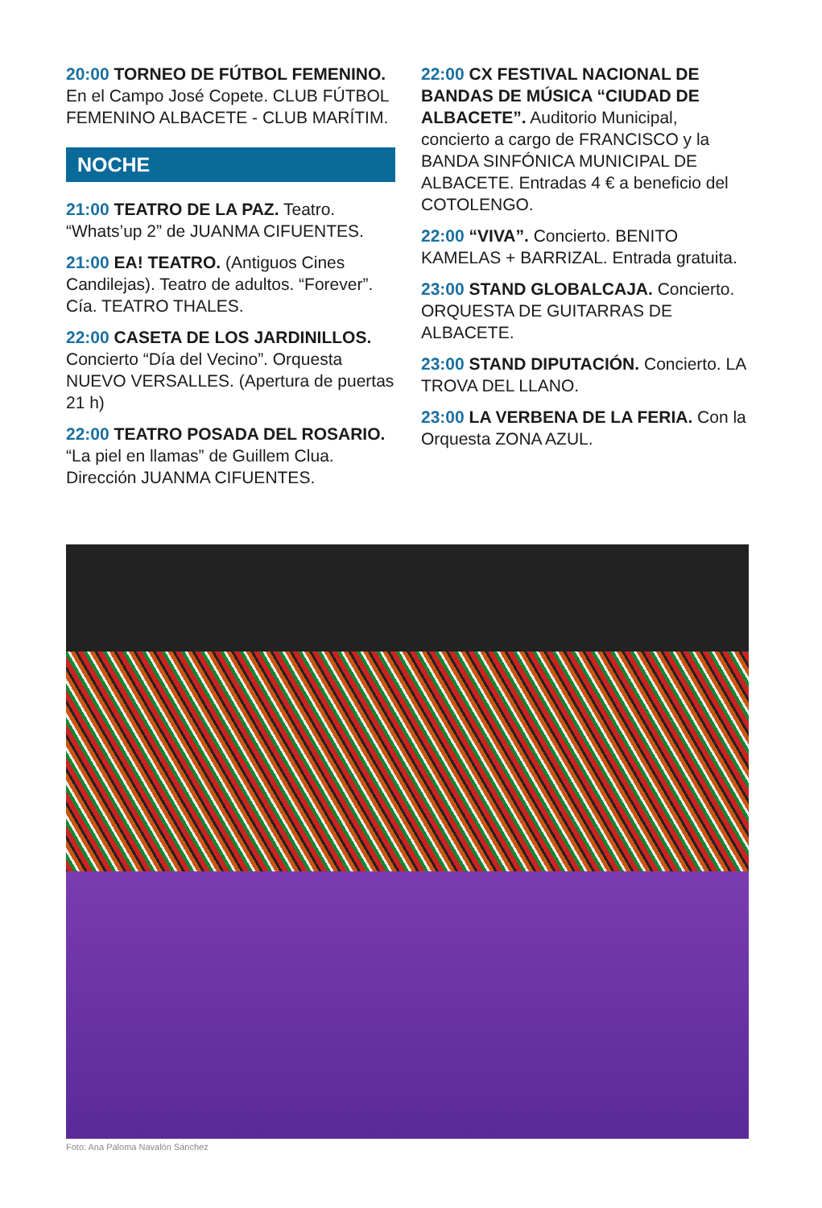20:00 TORNEO DE FÚTBOL FEMENINO. En el Campo José Copete. CLUB FÚTBOL FEMENINO ALBACETE - CLUB MARÍTIM.
NOCHE
21:00 TEATRO DE LA PAZ. Teatro. “Whats’up 2” de JUANMA CIFUENTES.
21:00 EA! TEATRO. (Antiguos Cines Candilejas). Teatro de adultos. “Forever”. Cía. TEATRO THALES.
22:00 CASETA DE LOS JARDINILLOS. Concierto “Día del Vecino”. Orquesta NUEVO VERSALLES. (Apertura de puertas 21 h)
22:00 TEATRO POSADA DEL ROSARIO. “La piel en llamas” de Guillem Clua. Dirección JUANMA CIFUENTES.
22:00 CX FESTIVAL NACIONAL DE BANDAS DE MÚSICA “CIUDAD DE ALBACETE”. Auditorio Municipal, concierto a cargo de FRANCISCO y la BANDA SINFÓNICA MUNICIPAL DE ALBACETE. Entradas 4 € a beneficio del COTOLENGO.
22:00 “VIVA”. Concierto. BENITO KAMELAS + BARRIZAL. Entrada gratuita.
23:00 STAND GLOBALCAJA. Concierto. ORQUESTA DE GUITARRAS DE ALBACETE.
23:00 STAND DIPUTACIÓN. Concierto. LA TROVA DEL LLANO.
23:00 LA VERBENA DE LA FERIA. Con la Orquesta ZONA AZUL.
Foto: Ana Paloma Navalón Sánchez